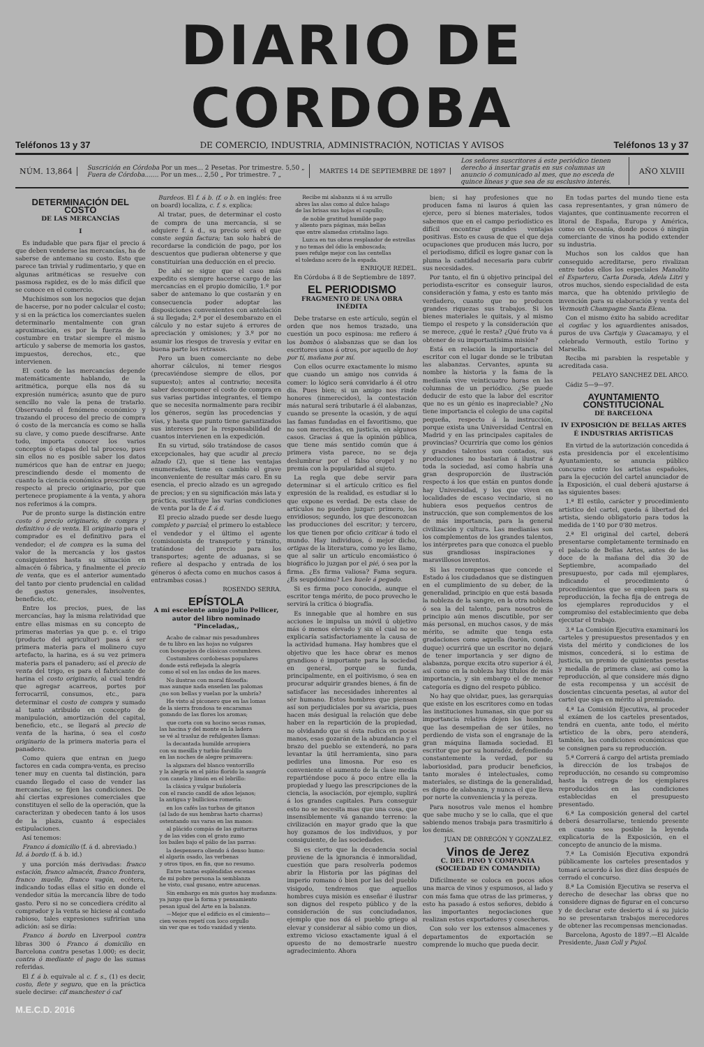DIARIO DE CORDOBA
Teléfonos 13 y 37 DE COMERCIO, INDUSTRIA, ADMINISTRACIÓN, NOTICIAS Y AVISOS Teléfonos 13 y 37
NÚM. 13,864
Suscrición en Córdoba Por un mes... 2 Pesetas. Por trimestre. 5,50 „
Fuera de Córdoba....... Por un mes... 2,50 „ Por trimestre. 7 „
MARTES 14 DE SEPTIEMBRE DE 1897
Los señores suscritores á este periódico tienen derecho á insertar gratis en sus columnas un anuncio ó comunicado al mes, que no esceda de quince líneas y que sea de su esclusivo interés.
AÑO XLVIII
DETERMINACIÓN DEL COSTO
DE LAS MERCANCÍAS
I
Es indudable que para fijar el precio á que deben venderse las mercancías, ha de saberse de antemano su costo. Esto que parece tan trivial y rudimentario, y que en algunas aritméticas se resuelve con pasmosa rapidez, es de lo más difícil que se conoce en el comercio.
Muchísimos son los negocios que dejan de hacerse, por no poder calcular el costo; y si en la práctica los comerciantes suelen determinarlo mentalmente con gran aproximación, es por la fuerza de la costumbre en tratar siempre el mismo artículo y saberse de memoria los gastos, impuestos, derechos, etc., que intervienen.
El costo de las mercancías depende matemáticamente hablando, de la aritmética, porque ella nos dá su expresión numérica; asunto que de puro sencillo no vale la pena de tratarlo. Observando el fenómeno económico y trazando el proceso del precio de compra ó costo de la mercancía es como se halla su clave, y como puede descifrarse. Ante todo, importa conocer los varios conceptos ó etapas del tal proceso, pues sin ellos no es posible saber los datos numéricos que han de entrar en juego; prescindiendo desde el momento de cuanto la ciencia económica prescribe con respecto al precio originario, por que pertenece propiamente á la venta, y ahora nos referimos á la compra.
Por de pronto surge la distinción entre costo ó precio originario, de compra y definitivo ó de venta. El originario para el comprador es el definitivo para el vendedor; el de compra es la suma del valor de la mercancía y los gastos consiguientes hasta su situación en almacén ó fábrica, y finalmente el precio de venta, que es el anterior aumentado del tanto por ciento prudencial en calidad de gastos generales, insolventes, beneficio, etc.
Entre los precios, pues, de las mercancías, hay la misma relatividad que entre ellas mismas en su concepto de primeras materias ya que p. e. el trigo (producto del agricultor) pasa á ser primera materia para el molinero cuyo artefacto, la harina, es á su vez primera materia para el panadero; así el precio de venta del trigo, es para el fabricante de harina el costo originario, al cual tendrá que agregar acarreos, portes por ferrocarril, consumos, etc., para determinar el costo de compra y sumado al tanto atribuido en concepto de manipulación, amortización del capital, beneficio, etc., se llegará al precio de venta de la harina, ó sea el costo originario de la primera materia para el panadero.
Como quiera que entran en juego factores en cada compra-venta, es preciso tener muy en cuenta tal distinción, para cuando llegado el caso de vender las mercancías, se fijen las condiciones. De ahí ciertas expresiones comerciales que constituyen el sello de la operación, que la caracterizan y obedecen tanto á los usos de la plaza, cuanto á especiales estipulaciones.
Así tenemos:
Franco á domicilio (f. á d. abreviado.)
Id. á bordo (f. á b. id.)
y una porción más derivadas: franco estación, franco almacén, franco frontera, franco muelle, franco vagón, ecétera, indicando todas ellas el sitio en donde el vendedor sitúa la mercancía libre de todo gasto. Pero si no se concediera crédito al comprador y la venta se hiciese al contado rabioso, tales expresiones sufrirían una adición: así se diría:
Franco á bordo en Liverpool contra libras 300 ó Franco á domicilio en Barcelona contra pesetas 1.000; es decir, contra ó mediante el pago de las sumas referidas.
El f. á b. equivale al c. f. s., (1) es decir, costo, flete y seguro, que en la práctica suele decirse: cif manchester ó caf
Burdeos. El f. á b. (f. o b. en inglés: free on board) localiza, c. f. s. explica:
Al tratar, pues, de determinar el costo de compra de una mercancía, si se adquiere f. á d., su precio será el que conste según factura; tan solo habrá de recordarse la condición de pago, por los descuentos que pudieran obtenerse y que constituirían una deducción en el precio.
De ahí se sigue que el caso más expedito es siempre hacerse cargo de las mercancías en el propio domicilio, 1.º por saber de antemano lo que costarán y en consecuencia poder adoptar las disposiciones convenientes con antelación á su llegada; 2.º por el desembarazo en el cálculo y no estar sujeto á errores de apreciación y omisiones; y 3.º por no asumir los riesgos de travesía y evitar en buena parte los retrasos.
Pero un buen comerciante no debe ahorrar cálculos, ni temer riesgos (precaviéndose siempre de ellos, por supuesto); antes al contrario; necesita saber descomponer el costo de compra en sus varias partidas integrantes, el tiempo que se necesita normalmente para recibir los géneros, según las procedencias y vías, y hasta que punto tiene garantizados sus intereses por la responsabilidad de cuantos intervienen en la expedición.
En su virtud, sólo tratándose de casos excepcionales, hay que acudir al precio alzado (2), que si tiene las ventajas enumeradas, tiene en cambio el grave inconveniente de resultar más caro. En su esencia, el precio alzado es un agregado de precios; y en su significación más lata y práctica, sustituye las varias condiciones de venta por la de f. á d.
El precio alzado puede ser desde luego completo y parcial; el primero lo establece el vendedor y el último el agente (comisionista de transporte y tránsito, tratándose del precio para los transportes; agente de aduanas, si se refiere al despacho y entrada de los géneros ó afecta como en muchos casos á entrambas cosas.)
ROSENDO SERRA.
EPÍSTOLA
A mi escelente amigo Julio Pellicer, autor del libro nominado "Pinceladas,,
Acabo de calmar mis pesadumbres
de tu libro en las hojas no vulgares
con bosquejos de clásicas costumbres.
Costumbres cordobesas populares
donde está reflejada la alegría
como el sol en las ondas de los mares.
No ilustras con moral filosofía:
mas aunque nada enseñen las palomas
¿no son bellas y vuelan por la umbría?
He visto al piconero que en las lomas
de la sierra frondosa te encaramas
gozando de las flores los aromas;
que corta con su hocino secas ramas,
las hacina y del monte en la ladera
se vé al trasluz de refulgentes llamas:
la decantada humilde arropiera
con su mesilla y turbio farolillo
en las noches de alegre primavera:
la algazara del blanco ventorrillo
y la alegría en el pátio florido la sangría
con canela y limón en el lebrillo:
la clásica y vulgar buñolería
con el rancio candil de años lejanos;
la antigua y bulliciosa romería:
en los cafés las turbas de gitanos
(al lado de sus hembras harto charras)
ostentando sus varas en las manos:
al plácido compás de las guitarras
y de las vides con el grato zumo
los bailes bajo el pálio de las parras:
la despensera oliendo á denso humo:
el algarín osado, las verbenas
y otros tipos, en fin, que no resumo.
Entre tantas espléndidas escenas
de mi pobre persona la semblanza
he visto, cual gusano, entre azucenas.
Sin embargo en mis gustos hay mudanza:
ya juzgo que la forma y pensamiento
pesan igual del Arte en la balanza.
—Mejor que el edificio es el cimiento—
cien veces repetí con loco orgullo
sin ver que es todo vanidad y viento.
Recibe mi alabanza si á su arrullo
abres las alas como al dulce halago
de las brisas sus hojas el capullo;
de noble gratitud humilde pago
y aliento para páginas, más bellas
que entre alamedas cristalino lago.
Luzca en tus obras resplandor de estrellas
y no temas del ódio la emboscada;
pues refulge mejor con las centellas
el toledano acero de la espada.
ENRIQUE REDEL.
En Córdoba á 8 de Septiembre de 1897.
EL PERIODISMO
FRAGMENTO DE UNA OBRA INÉDITA
Debe tratarse en este artículo, según el orden que nos hemos trazado, una cuestión un poco espinosa: me refiero á los bombos ó alabanzas que se dan los escritores unos á otros, por aquello de hoy por tí, mañana por mí.
Con ellos ocurre exactamente lo mismo que cuando un amigo nos convida á comer: lo lógico será convidarlo á él otro dia. Pues bien; si un amigo nos rinde honores (inmerecidos), la contestación más natural será tributarle á él alabanzas, cuando se presente la ocasión, y de aquí las famas fundadas en el favoritismo, que no son merecidas, en justicia, en algunos casos. Gracias á que la opinión pública, que tiene más sentido común que á primera vista parece, no se deja deslumbrar por el falso oropel y no premia con la popularidad al sujeto.
La regla que debe servir para determinar si el artículo crítico es fiel expresión de la realidad, es estudiar si lo que expone es verdad. De esta clase de artículos no pueden juzgar: primero, los envidiosos; segundo, los que desconozcan las producciones del escritor; y tercero, los que tienen por oficio criticar á todo el mundo. Hay individuos, ó mejor dicho, ortigas de la literatura, como yo les llamo, que al salir un artículo encomiástico ó biográfico lo juzgan por el pié, ó sea por la firma. ¿Es firma valiosa? Fama segura. ¿Es seupdónimo? Les huele á pegado.
Si es firma poco conocida, aunque el escritor tenga mérito, de poco provecho le servirá la crítica ó biografía.
Es innegable que al hombre en sus acciones le impulsa un móvil ú objetivo más ó menos elevado y sin el cual no se explicaría satisfactoriamente la causa de la actividad humana. Hay hombres que el objetivo que les hace obrar es menos grandioso é importante para la sociedad en general, porque se funda, principalmente, en el poitivismo, ó sea en procurar adquirir grandes bienes, á fin de satisfacer las necesidades inherentes al sér humano. Estos hombres que piensan así son perjudiciales por su avaricia, pues hacen más desigual la relación que debe haber en la repartición de la propiedad, no olvidando que si ésta radica en pocas manos, esas gozarán de la abundancia y el brazo del pueblo se extenderá, no para levantar la útil herramienta, sino para pedirles una limosna. Por eso es conveniente el aumento de la clase media repartiéndose poco á poco entre ella la propiedad y luego las prescripciones de la ciencia, la asociación, por ejemplo, suplirá á los grandes capitales. Para conseguir esto no se necesita mas que una cosa, que insensiblemente vá ganando terreno: la civilización en mayor grado que la que hoy gozamos de los individuos, y por consiguiente, de las sociedades.
Si es cierto que la decadencia social proviene de la ignorancia é inmoralidad, cuestión que para resolverla podemos abrir la Historia por las páginas del imperio romano ó bien por las del pueblo visigodo, tendremos que aquellos hombres cuya misión es enseñar é ilustrar son dignos del respeto público y de la consideración de sus conciudadanos, ejemplo que nos dá el pueblo griego al elevar y considerar al sábio como un dios, extremo vicioso exactamente igual á el opuesto de no demostrarle nuestro agradecimiento. Ahora
bien; si hay profesiones que no producen fama ni lauros á quien las ejerce, pero sí bienes materiales, todos sabemos que en el campo periodístico es difícil encontrar grandes ventajas positivas. Esto es causa de que el que deja ocupaciones que producen más lucro, por el periodismo, difícil es logre ganar con la pluma la cantidad necesaria para cubrir sus necesidades.
Por tanto, el fin ú objetivo principal del periodista-escritor es conseguir lauros, consideración y fama, y esto es tanto más verdadero, cuanto que no producen grandes riquezas sus trabajos. Si los bienes materiales le quitais, y al mismo tiempo el respeto y la consideración que se merece, ¿qué le resta? ¿Qué fruto va á obtener de su importantísima misión?
Está en relación la importancia del escritor con el lugar donde se le tributan las alabanzas. Cervantes, apunta su nombre la historia y la fama de la medianía vive veinticuatro horas en las columnas de un periódico. ¿Se puede deducir de esto que la labor del escritor que no es un génio es inapreciable? ¿No tiene importancia el colegio de una capital pequeña, respecto á la instrucción, porque exista una Universidad Central en Madrid y en las principales capitales de provincias? Ocurriría que como los génios y grandes talentos son contados, sus producciones no bastarían á ilustrar á toda la sociedad, así como habría una gran desproporción de ilustración respecto á los que están en puntos donde hay Universidad, y los que viven en localidades de escaso vecindario, si no hubiera esos pequeños centros de instrucción, que son complementos de los de más importancia, para la general civilización y cultura. Las medianías son los complementos de los grandes talentos, los intérpretes para que conozca el pueblo sus grandiosas inspiraciones y maravillosos inventos.
Si las recompensas que concede el Estado á los ciudadanos que se distinguen en el cumplimiento de su deber, de la generalidad, principio en que está basada la nobleza de la sangre, en la otra nobleza ó sea la del talento, para nosotros de principio aún menos discutible, por ser más personal, en muchos casos, y de más mérito, se admite que tenga esta gradaciones como aquella (barón, conde, duque) ocurrirá que un escritor no dejará de tener importancia y ser digno de alabanza, porque excita otro superior á él, así como en la nobleza hay títulos de más importancia, y sin embargo el de menor categoría es digno del respeto público.
No hay que olvidar, pues, las gerarquías que existe en los escritores como en todas las instituciones humanas, sin que por su importancia relativa dejen los hombres que las desempeñan de ser útiles, no perdiendo de vista son el engranaje de la gran máquina llamada sociedad. El escritor que por su honradéz, defendiendo constantemente la verdad, por su laboriosidad, para producir beneficios, tanto morales é intelectuales, como materiales, se distinga de la generalidad, es digno de alabanza, y nunca el que lleva por norte la conveniencia y la pereza.
Para nosotros vale menos el hombre que sabe mucho y se lo calla, que el que sabiendo menos trabaja para trasmitirlo á los demás.
JUAN DE OBREGÓN Y GONZALEZ.
Vinos de Jerez
C. DEL PINO Y COMPAÑIA
(SOCIEDAD EN COMANDITA)
Difícilmente se coloca en pocos años una marca de vinos y espumosos, al lado y con más fama que otras de las primeras, y esto ha pasado á estos señores, debido á las importantes negociaciones que realizan estos exportadores y cosecheros.
Con solo ver los extensos almacenes y departamentos de exportación se comprende lo mucho que pueda decir.
En todas partes del mundo tiene esta casa representantes, y gran número de viajantes, que continuamente recorren el litoral de España, Europa y América, como en Oceanía, donde pocos ó ningún comerciante de vinos ha podido extender su industria.
Muchos son los caldos que han conseguido acreditarse, pero rivalizan entre todos ellos los especiales Manolito el Espartero, Carta Dorada, Adela Litri y otros muchos, siendo especialidad de esta marca, que ha obtenido privilegio de invención para su elaboración y venta del Vermouth Champagne Santa Elena.
Con el mismo éxito ha sabido acreditar el cogñac y los aguardientes anisados, puros de uva Cartuja y Guacamayo, y el celebrado Vermouth, estilo Torino y Marsella.
Reciba mi parabien la respetable y acreditada casa.
PELAYO SANCHEZ DEL ARCO.
Cádiz 5—9—97.
AYUNTAMIENTO CONSTITUCIONAL
DE BARCELONA
IV EXPOSICIÓN DE BELLAS ARTES
É INDUSTRIAS ARTÍSTICAS
En virtud de la autorización concedida á esta presidencia por el excelentísimo Ayuntamiento, se anuncia público concurso entre los artistas españoles, para la ejecución del cartel anunciador de la Exposición, el cual deberá ajustarse á las siguientes bases:
1.ª El estilo, carácter y procedimiento artístico del cartel, queda á libertad del artista, siendo obligatorio para todos la medida de 1'40 por 0'80 metros.
2.ª El original del cartel, deberá presentarse completamente terminado en el palacio de Bellas Artes, antes de las doce de la mañana del dia 30 de Septiembre, acompañado del presupuesto, por cada mil ejemplares, indicando el procedimiento ó procedimientos que se empleen para su reproducción, la fecha fija de entrega de los ejemplares reproducidos y el compromiso del establecimiento que deba ejecutar el trabajo.
3.ª La Comisión Ejecutiva examinará los carteles y presupuestos presentados y en vista del mérito y condiciones de los mismos, concederá, si lo estima de justicia, un premio de quinientas pesetas y medalla de primera clase, así como la reproducción, al que considere más digno de esta recompensa y un accésit de doscientas cincuenta pesetas, al autor del cartel que siga en mérito al premiado.
4.ª La Comisión Ejecutiva, al proceder al exámen de los carteles presentados, tendrá en cuenta, ante todo, el mérito artístico de la obra, pero atenderá, también, las condiciones económicas que se consignen para su reproducción.
5.ª Correrá á cargo del artista premiado la dirección de los trabajos de reproducción, no cesando su compromiso hasta la entrega de los ejemplares reproducidos en las condiciones establecidas en el presupuesto presentado.
6.ª La composición general del cartel deberá desarrollarse, teniendo presente en cuanto sea posible la leyenda explicatoria de la Exposición, en el concepto de anuncio de la misma.
7.ª La Comisión Ejecutiva expondrá públicamente los carteles presentados y tomará acuerdo á los diez días después de cerrado el concurso.
8.ª La Comisión Ejecutiva se reserva el derecho de desechar las obras que no considere dignas de figurar en el concurso y de declarar este desierto si á su juicio no se presentaran trabajos merecedores de obtener las recompensas mencionadas.
Barcelona, Agosto de 1897.—El Alcalde Presidente, Juan Coll y Pujol.
M.E.C.D. 2016